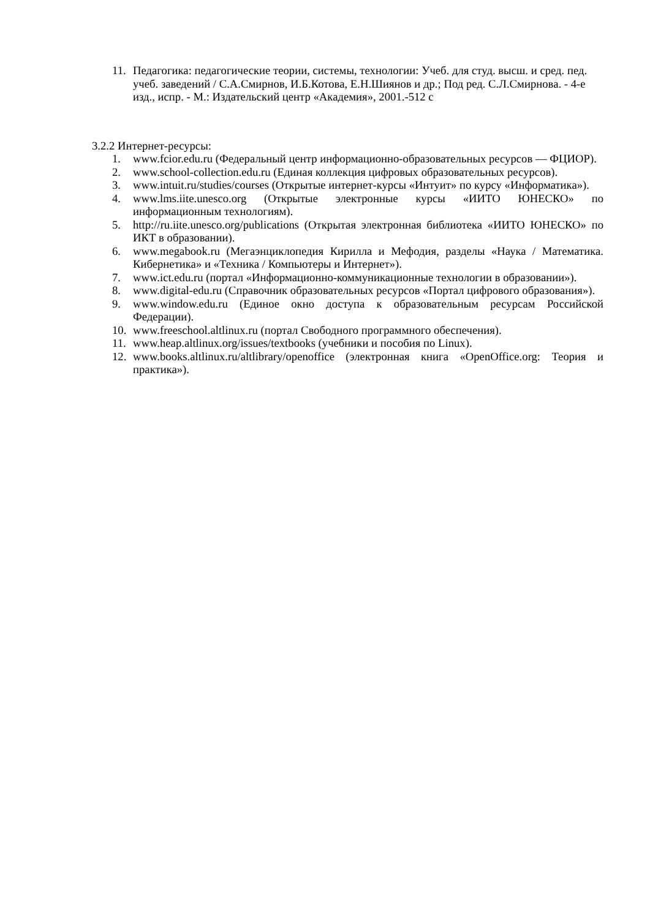11. Педагогика: педагогические теории, системы, технологии: Учеб. для студ. высш. и сред. пед. учеб. заведений / С.А.Смирнов, И.Б.Котова, Е.Н.Шиянов и др.; Под ред. С.Л.Смирнова. - 4-е изд., испр. - М.: Издательский центр «Академия», 2001.-512 с
3.2.2 Интернет-ресурсы:
1. www.fcior.edu.ru (Федеральный центр информационно-образовательных ресурсов — ФЦИОР).
2. www.school-collection.edu.ru (Единая коллекция цифровых образовательных ресурсов).
3. www.intuit.ru/studies/courses (Открытые интернет-курсы «Интуит» по курсу «Информатика»).
4. www.lms.iite.unesco.org (Открытые электронные курсы «ИИТО ЮНЕСКО» по информационным технологиям).
5. http://ru.iite.unesco.org/publications (Открытая электронная библиотека «ИИТО ЮНЕСКО» по ИКТ в образовании).
6. www.megabook.ru (Мегаэнциклопедия Кирилла и Мефодия, разделы «Наука / Математика. Кибернетика» и «Техника / Компьютеры и Интернет»).
7. www.ict.edu.ru (портал «Информационно-коммуникационные технологии в образовании»).
8. www.digital-edu.ru (Справочник образовательных ресурсов «Портал цифрового образования»).
9. www.window.edu.ru (Единое окно доступа к образовательным ресурсам Российской Федерации).
10. www.freeschool.altlinux.ru (портал Свободного программного обеспечения).
11. www.heap.altlinux.org/issues/textbooks (учебники и пособия по Linux).
12. www.books.altlinux.ru/altlibrary/openoffice (электронная книга «OpenOffice.org: Теория и практика»).